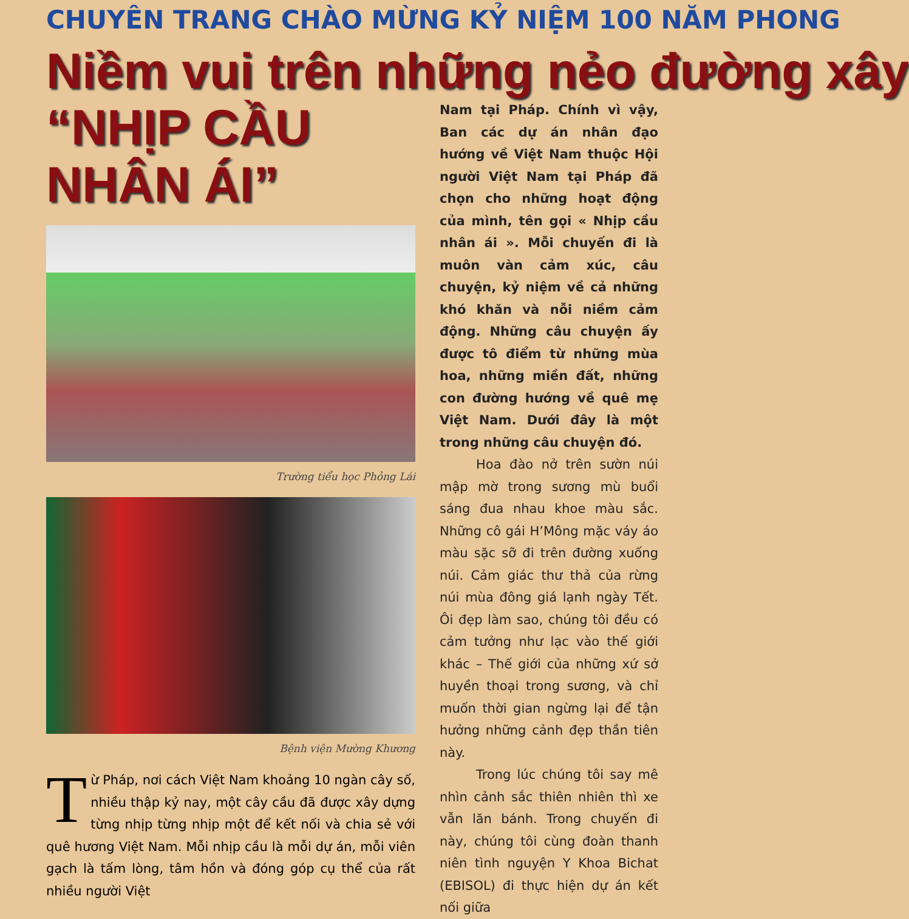CHUYÊN TRANG CHÀO MỪNG KỶ NIỆM 100 NĂM PHONG
Niềm vui trên những nẻo đường xây
“NHỊP CẦU NHÂN ÁI”
Trường tiểu học Phỏng Lái
Bệnh viện Mường Khương
Từ Pháp, nơi cách Việt Nam khoảng 10 ngàn cây số, nhiều thập kỷ nay, một cây cầu đã được xây dựng từng nhịp từng nhịp một để kết nối và chia sẻ với quê hương Việt Nam. Mỗi nhịp cầu là mỗi dự án, mỗi viên gạch là tấm lòng, tâm hồn và đóng góp cụ thể của rất nhiều người Việt
Nam tại Pháp. Chính vì vậy, Ban các dự án nhân đạo hướng về Việt Nam thuộc Hội người Việt Nam tại Pháp đã chọn cho những hoạt động của mình, tên gọi « Nhịp cầu nhân ái ». Mỗi chuyến đi là muôn vàn cảm xúc, câu chuyện, kỷ niệm về cả những khó khăn và nỗi niềm cảm động. Những câu chuyện ấy được tô điểm từ những mùa hoa, những miền đất, những con đường hướng về quê mẹ Việt Nam. Dưới đây là một trong những câu chuyện đó.
Hoa đào nở trên sườn núi mập mờ trong sương mù buổi sáng đua nhau khoe màu sắc. Những cô gái H’Mông mặc váy áo màu sặc sỡ đi trên đường xuống núi. Cảm giác thư thả của rừng núi mùa đông giá lạnh ngày Tết. Ôi đẹp làm sao, chúng tôi đều có cảm tưởng như lạc vào thế giới khác – Thế giới của những xứ sở huyền thoại trong sương, và chỉ muốn thời gian ngừng lại để tận hưởng những cảnh đẹp thần tiên này.
Trong lúc chúng tôi say mê nhìn cảnh sắc thiên nhiên thì xe vẫn lăn bánh. Trong chuyến đi này, chúng tôi cùng đoàn thanh niên tình nguyện Y Khoa Bichat (EBISOL) đi thực hiện dự án kết nối giữa